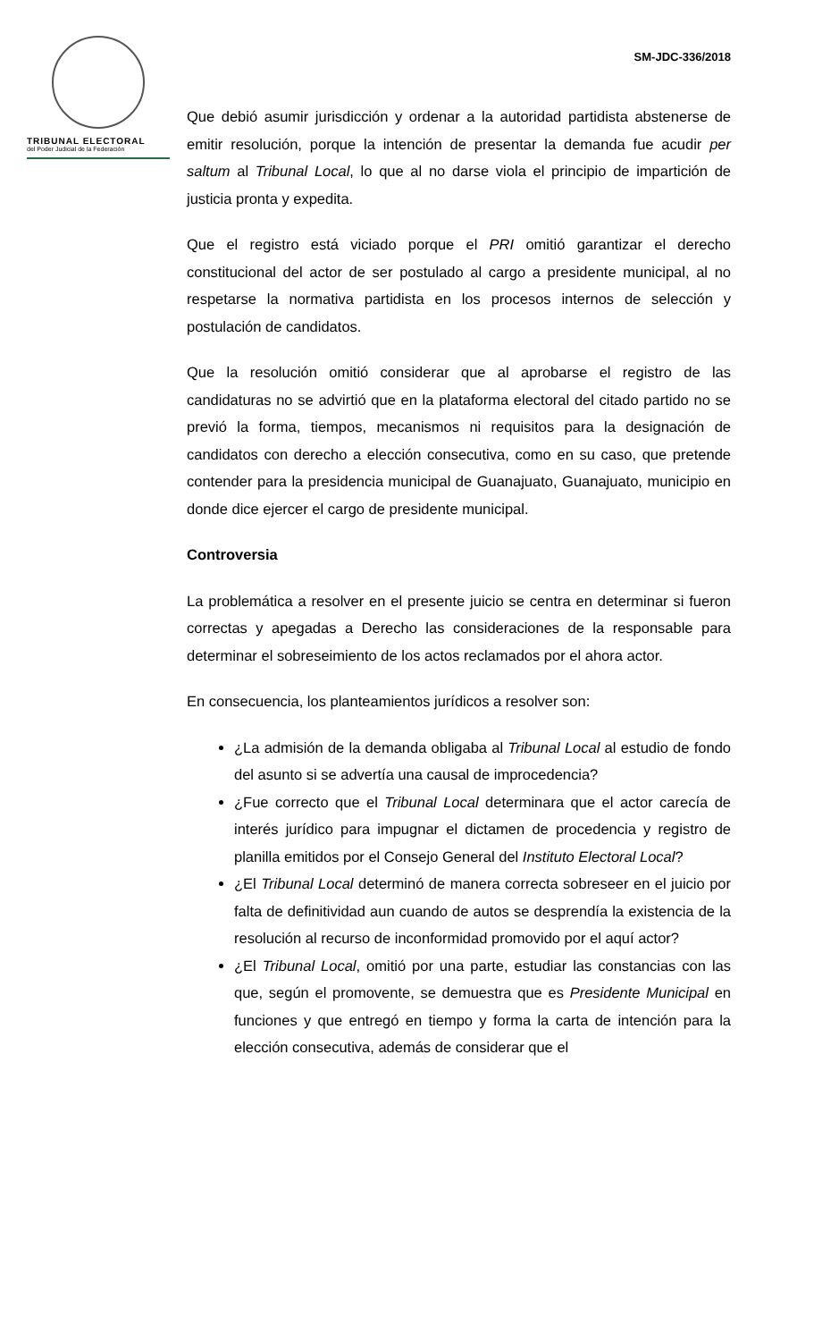TRIBUNAL ELECTORAL
del Poder Judicial de la Federación
SM-JDC-336/2018
Que debió asumir jurisdicción y ordenar a la autoridad partidista abstenerse de emitir resolución, porque la intención de presentar la demanda fue acudir per saltum al Tribunal Local, lo que al no darse viola el principio de impartición de justicia pronta y expedita.
Que el registro está viciado porque el PRI omitió garantizar el derecho constitucional del actor de ser postulado al cargo a presidente municipal, al no respetarse la normativa partidista en los procesos internos de selección y postulación de candidatos.
Que la resolución omitió considerar que al aprobarse el registro de las candidaturas no se advirtió que en la plataforma electoral del citado partido no se previó la forma, tiempos, mecanismos ni requisitos para la designación de candidatos con derecho a elección consecutiva, como en su caso, que pretende contender para la presidencia municipal de Guanajuato, Guanajuato, municipio en donde dice ejercer el cargo de presidente municipal.
Controversia
La problemática a resolver en el presente juicio se centra en determinar si fueron correctas y apegadas a Derecho las consideraciones de la responsable para determinar el sobreseimiento de los actos reclamados por el ahora actor.
En consecuencia, los planteamientos jurídicos a resolver son:
¿La admisión de la demanda obligaba al Tribunal Local al estudio de fondo del asunto si se advertía una causal de improcedencia?
¿Fue correcto que el Tribunal Local determinara que el actor carecía de interés jurídico para impugnar el dictamen de procedencia y registro de planilla emitidos por el Consejo General del Instituto Electoral Local?
¿El Tribunal Local determinó de manera correcta sobreseer en el juicio por falta de definitividad aun cuando de autos se desprendía la existencia de la resolución al recurso de inconformidad promovido por el aquí actor?
¿El Tribunal Local, omitió por una parte, estudiar las constancias con las que, según el promovente, se demuestra que es Presidente Municipal en funciones y que entregó en tiempo y forma la carta de intención para la elección consecutiva, además de considerar que el